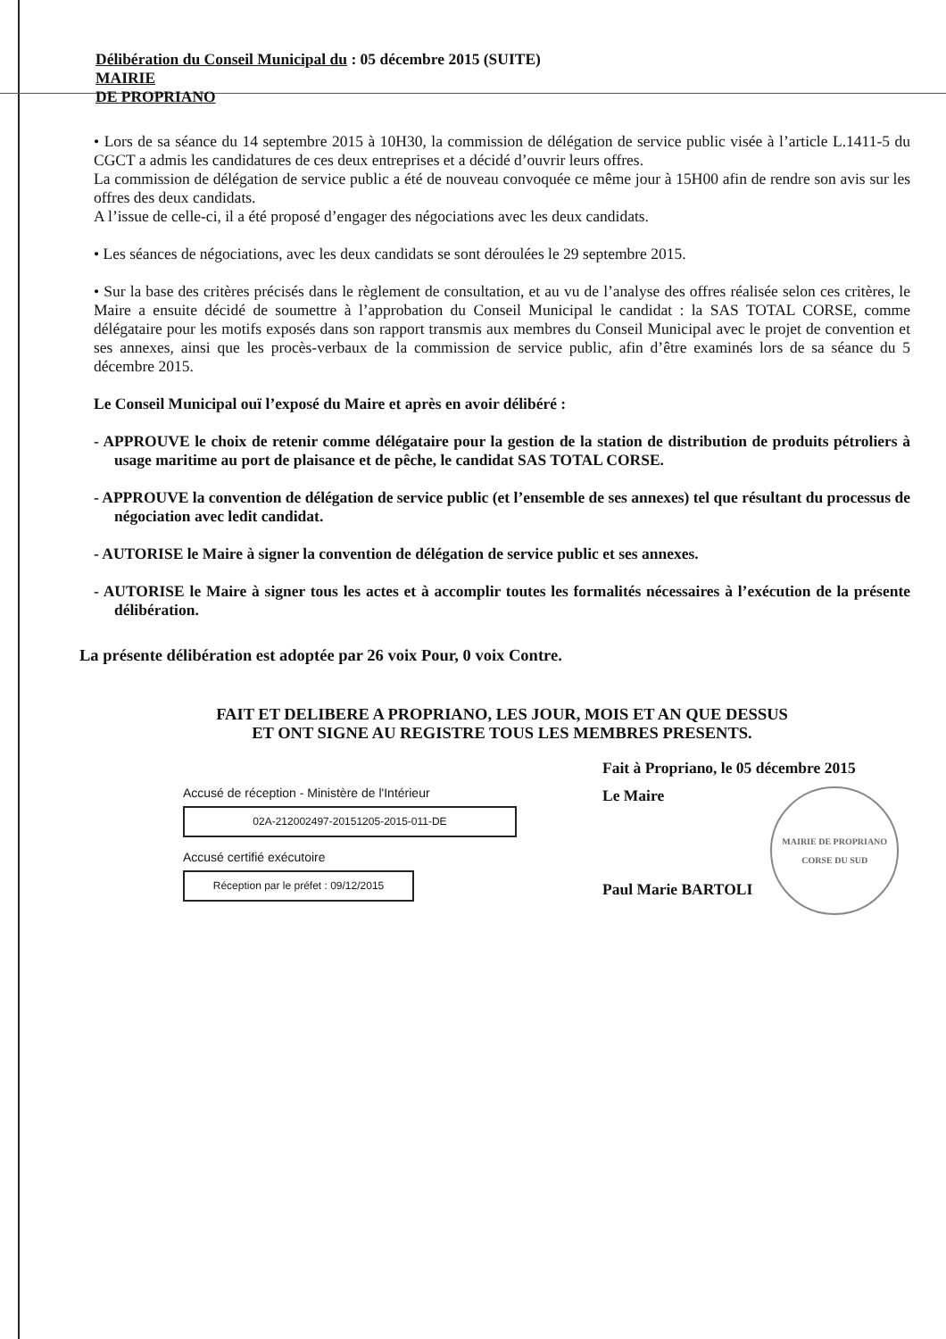Délibération du Conseil Municipal du : 05 décembre 2015 (SUITE)
MAIRIE
DE PROPRIANO
• Lors de sa séance du 14 septembre 2015 à 10H30, la commission de délégation de service public visée à l’article L.1411-5 du CGCT a admis les candidatures de ces deux entreprises et a décidé d’ouvrir leurs offres.
La commission de délégation de service public a été de nouveau convoquée ce même jour à 15H00 afin de rendre son avis sur les offres des deux candidats.
A l’issue de celle-ci, il a été proposé d’engager des négociations avec les deux candidats.
• Les séances de négociations, avec les deux candidats se sont déroulées le 29 septembre 2015.
• Sur la base des critères précisés dans le règlement de consultation, et au vu de l’analyse des offres réalisée selon ces critères, le Maire a ensuite décidé de soumettre à l’approbation du Conseil Municipal le candidat : la SAS TOTAL CORSE, comme délégataire pour les motifs exposés dans son rapport transmis aux membres du Conseil Municipal avec le projet de convention et ses annexes, ainsi que les procès-verbaux de la commission de service public, afin d’être examinés lors de sa séance du 5 décembre 2015.
Le Conseil Municipal ouï l’exposé du Maire et après en avoir délibéré :
- APPROUVE le choix de retenir comme délégataire pour la gestion de la station de distribution de produits pétroliers à usage maritime au port de plaisance et de pêche, le candidat SAS TOTAL CORSE.
- APPROUVE la convention de délégation de service public (et l’ensemble de ses annexes) tel que résultant du processus de négociation avec ledit candidat.
- AUTORISE le Maire à signer la convention de délégation de service public et ses annexes.
- AUTORISE le Maire à signer tous les actes et à accomplir toutes les formalités nécessaires à l’exécution de la présente délibération.
La présente délibération est adoptée par 26 voix Pour, 0 voix Contre.
FAIT ET DELIBERE A PROPRIANO, LES JOUR, MOIS ET AN QUE DESSUS
ET ONT SIGNE AU REGISTRE TOUS LES MEMBRES PRESENTS.
Accusé de réception - Ministère de l'Intérieur
02A-212002497-20151205-2015-011-DE
Accusé certifié exécutoire
Réception par le préfet : 09/12/2015
Fait à Propriano, le 05 décembre 2015
Le Maire
Paul Marie BARTOLI
MAIRIE DE PROPRIANO
CORSE DU SUD